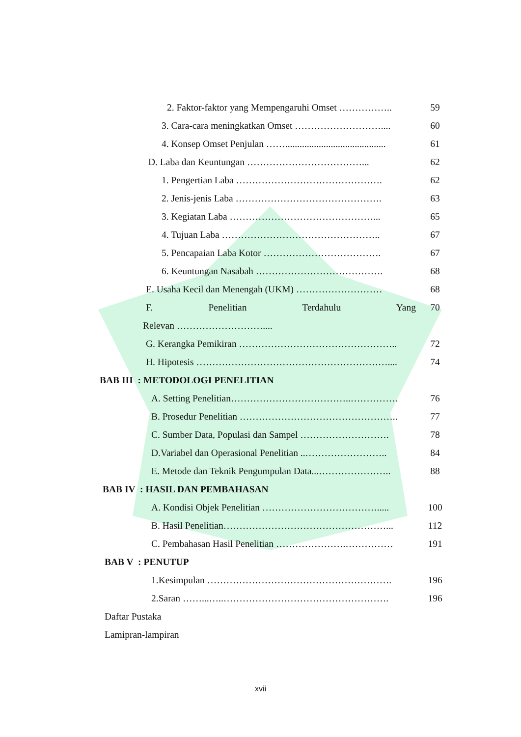2. Faktor-faktor yang Mempengaruhi Omset …………….. 59
3. Cara-cara meningkatkan Omset ……………………….... 60
4. Konsep Omset Penjulan …….......................................... 61
D. Laba dan Keuntungan ………………………………... 62
1. Pengertian Laba ………………………………………. 62
2. Jenis-jenis Laba ………………………………………. 63
3. Kegiatan Laba ………………………………………... 65
4. Tujuan Laba ………………………………………….. 67
5. Pencapaian Laba Kotor ………………………………. 67
6. Keuntungan Nasabah …………………………………. 68
E. Usaha Kecil dan Menengah (UKM) ……………………… 68
F. Penelitian Terdahulu Yang 70
Relevan ………………………....
G. Kerangka Pemikiran ………………………………………….. 72
H. Hipotesis …………………………………………………….... 74
BAB III : METODOLOGI PENELITIAN
A. Setting Penelitian………………………………..…………… 76
B. Prosedur Penelitian ………………………………………….. 77
C. Sumber Data, Populasi dan Sampel ………………………. 78
D.Variabel dan Operasional Penelitian ..…………………….. 84
E. Metode dan Teknik Pengumpulan Data...………………….. 88
BAB IV : HASIL DAN PEMBAHASAN
A. Kondisi Objek Penelitian ………………………………..... 100
B. Hasil Penelitian……………………………………………... 112
C. Pembahasan Hasil Penelitian ………………….…………… 191
BAB V : PENUTUP
1.Kesimpulan …………………………………………………. 196
2.Saran ……...…..……………………………………………. 196
Daftar Pustaka
Lamipran-lampiran
xvii